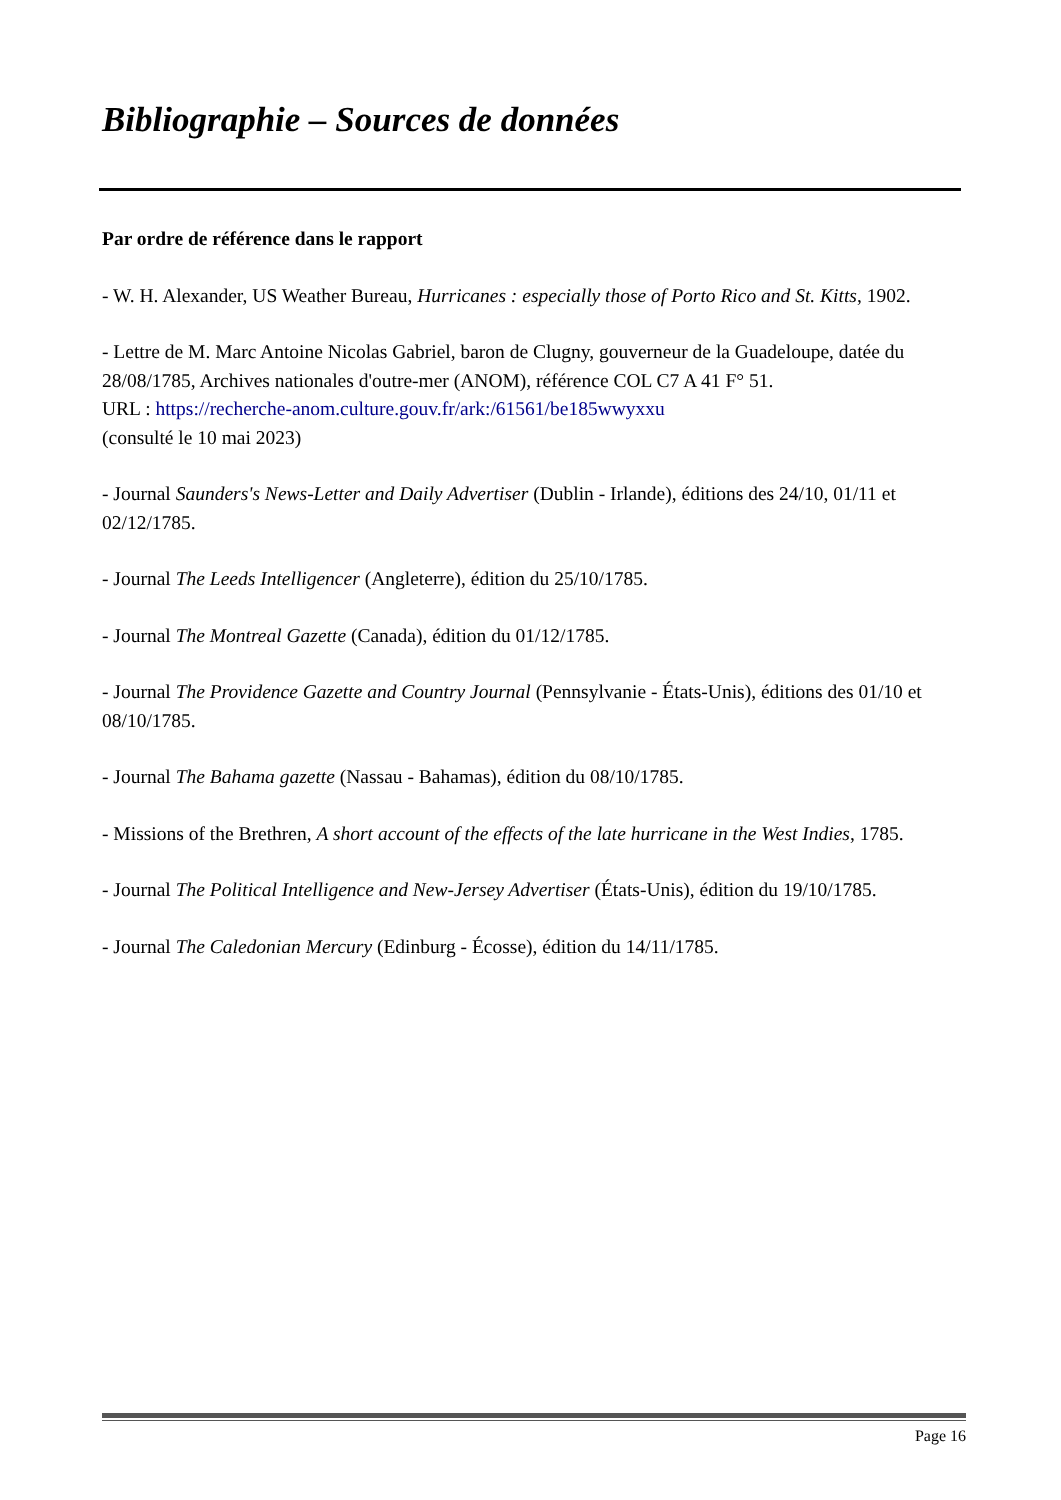Bibliographie – Sources de données
Par ordre de référence dans le rapport
- W. H. Alexander, US Weather Bureau, Hurricanes : especially those of Porto Rico and St. Kitts, 1902.
- Lettre de M. Marc Antoine Nicolas Gabriel, baron de Clugny, gouverneur de la Guadeloupe, datée du 28/08/1785, Archives nationales d'outre-mer (ANOM), référence COL C7 A 41 F° 51.
URL : https://recherche-anom.culture.gouv.fr/ark:/61561/be185wwyxxu
(consulté le 10 mai 2023)
- Journal Saunders's News-Letter and Daily Advertiser (Dublin - Irlande), éditions des 24/10, 01/11 et 02/12/1785.
- Journal The Leeds Intelligencer (Angleterre), édition du 25/10/1785.
- Journal The Montreal Gazette (Canada), édition du 01/12/1785.
- Journal The Providence Gazette and Country Journal (Pennsylvanie - États-Unis), éditions des 01/10 et 08/10/1785.
- Journal The Bahama gazette (Nassau - Bahamas), édition du 08/10/1785.
- Missions of the Brethren, A short account of the effects of the late hurricane in the West Indies, 1785.
- Journal The Political Intelligence and New-Jersey Advertiser (États-Unis), édition du 19/10/1785.
- Journal The Caledonian Mercury (Edinburg - Écosse), édition du 14/11/1785.
Page 16